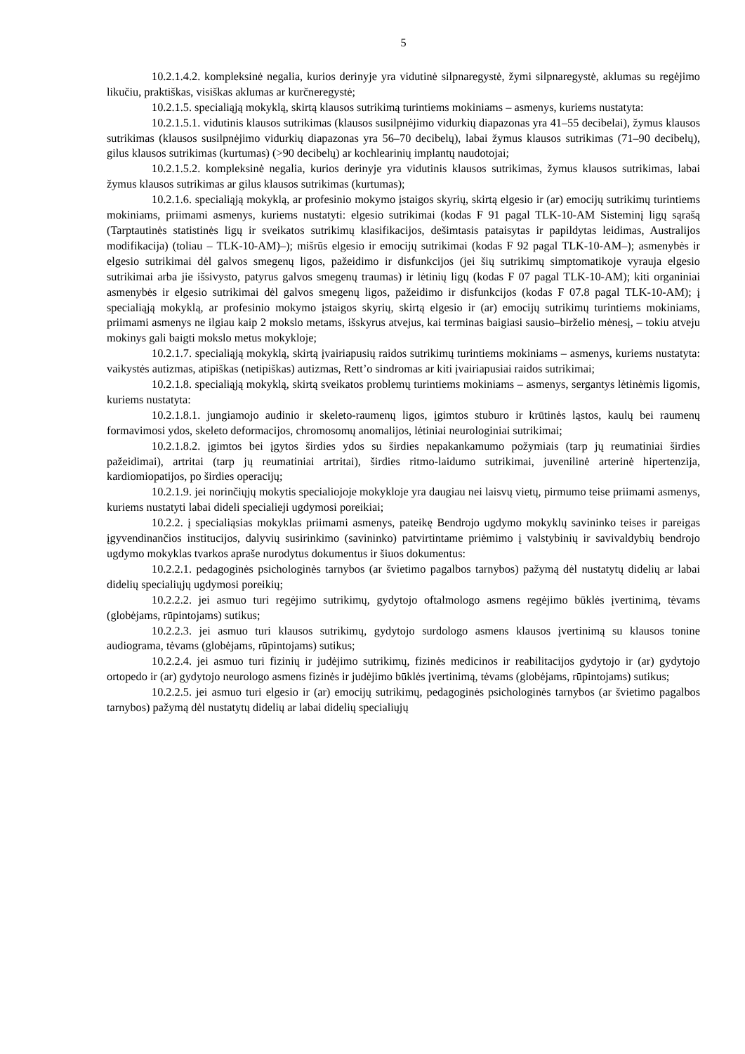5
10.2.1.4.2. kompleksinė negalia, kurios derinyje yra vidutinė silpnaregystė, žymi silpnaregystė, aklumas su regėjimo likučiu, praktiškas, visiškas aklumas ar kurčneregystė;
10.2.1.5. specialiąją mokyklą, skirtą klausos sutrikimą turintiems mokiniams – asmenys, kuriems nustatyta:
10.2.1.5.1. vidutinis klausos sutrikimas (klausos susilpnėjimo vidurkių diapazonas yra 41–55 decibelai), žymus klausos sutrikimas (klausos susilpnėjimo vidurkių diapazonas yra 56–70 decibelų), labai žymus klausos sutrikimas (71–90 decibelų), gilus klausos sutrikimas (kurtumas) (>90 decibelų) ar kochlearinių implantų naudotojai;
10.2.1.5.2. kompleksinė negalia, kurios derinyje yra vidutinis klausos sutrikimas, žymus klausos sutrikimas, labai žymus klausos sutrikimas ar gilus klausos sutrikimas (kurtumas);
10.2.1.6. specialiąją mokyklą, ar profesinio mokymo įstaigos skyrių, skirtą elgesio ir (ar) emocijų sutrikimų turintiems mokiniams, priimami asmenys, kuriems nustatyti: elgesio sutrikimai (kodas F 91 pagal TLK-10-AM Sisteminį ligų sąrašą (Tarptautinės statistinės ligų ir sveikatos sutrikimų klasifikacijos, dešimtasis pataisytas ir papildytas leidimas, Australijos modifikacija) (toliau – TLK-10-AM)–); mišrūs elgesio ir emocijų sutrikimai (kodas F 92 pagal TLK-10-AM–); asmenybės ir elgesio sutrikimai dėl galvos smegenų ligos, pažeidimo ir disfunkcijos (jei šių sutrikimų simptomatikoje vyrauja elgesio sutrikimai arba jie išsivysto, patyrus galvos smegenų traumas) ir lėtinių ligų (kodas F 07 pagal TLK-10-AM); kiti organiniai asmenybės ir elgesio sutrikimai dėl galvos smegenų ligos, pažeidimo ir disfunkcijos (kodas F 07.8 pagal TLK-10-AM); į specialiąją mokyklą, ar profesinio mokymo įstaigos skyrių, skirtą elgesio ir (ar) emocijų sutrikimų turintiems mokiniams, priimami asmenys ne ilgiau kaip 2 mokslo metams, išskyrus atvejus, kai terminas baigiasi sausio–birželio mėnesį, – tokiu atveju mokinys gali baigti mokslo metus mokykloje;
10.2.1.7. specialiąją mokyklą, skirtą įvairiapusių raidos sutrikimų turintiems mokiniams – asmenys, kuriems nustatyta: vaikystės autizmas, atipiškas (netipiškas) autizmas, Rett’o sindromas ar kiti įvairiapusiai raidos sutrikimai;
10.2.1.8. specialiąją mokyklą, skirtą sveikatos problemų turintiems mokiniams – asmenys, sergantys lėtinėmis ligomis, kuriems nustatyta:
10.2.1.8.1. jungiamojo audinio ir skeleto-raumenų ligos, įgimtos stuburo ir krūtinės ląstos, kaulų bei raumenų formavimosi ydos, skeleto deformacijos, chromosomų anomalijos, lėtiniai neurologiniai sutrikimai;
10.2.1.8.2. įgimtos bei įgytos širdies ydos su širdies nepakankamumo požymiais (tarp jų reumatiniai širdies pažeidimai), artritai (tarp jų reumatiniai artritai), širdies ritmo-laidumo sutrikimai, juvenilinė arterinė hipertenzija, kardiomiopatijos, po širdies operacijų;
10.2.1.9. jei norinčiųjų mokytis specialiojoje mokykloje yra daugiau nei laisvų vietų, pirmumo teise priimami asmenys, kuriems nustatyti labai dideli specialieji ugdymosi poreikiai;
10.2.2. į specialiąsias mokyklas priimami asmenys, pateikę Bendrojo ugdymo mokyklų savininko teises ir pareigas įgyvendinančios institucijos, dalyvių susirinkimo (savininko) patvirtintame priėmimo į valstybinių ir savivaldybių bendrojo ugdymo mokyklas tvarkos apraše nurodytus dokumentus ir šiuos dokumentus:
10.2.2.1. pedagoginės psichologinės tarnybos (ar švietimo pagalbos tarnybos) pažymą dėl nustatytų didelių ar labai didelių specialiųjų ugdymosi poreikių;
10.2.2.2. jei asmuo turi regėjimo sutrikimų, gydytojo oftalmologo asmens regėjimo būklės įvertinimą, tėvams (globėjams, rūpintojams) sutikus;
10.2.2.3. jei asmuo turi klausos sutrikimų, gydytojo surdologo asmens klausos įvertinimą su klausos tonine audiograma, tėvams (globėjams, rūpintojams) sutikus;
10.2.2.4. jei asmuo turi fizinių ir judėjimo sutrikimų, fizinės medicinos ir reabilitacijos gydytojo ir (ar) gydytojo ortopedo ir (ar) gydytojo neurologo asmens fizinės ir judėjimo būklės įvertinimą, tėvams (globėjams, rūpintojams) sutikus;
10.2.2.5. jei asmuo turi elgesio ir (ar) emocijų sutrikimų, pedagoginės psichologinės tarnybos (ar švietimo pagalbos tarnybos) pažymą dėl nustatytų didelių ar labai didelių specialiųjų